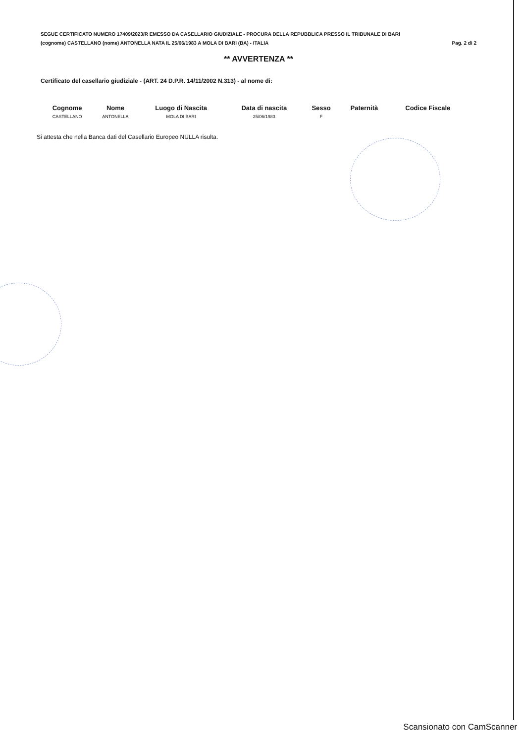SEGUE CERTIFICATO NUMERO 17409/2023/R EMESSO DA CASELLARIO GIUDIZIALE - PROCURA DELLA REPUBBLICA PRESSO IL TRIBUNALE DI BARI
(cognome) CASTELLANO (nome) ANTONELLA NATA IL 25/06/1983 A MOLA DI BARI (BA) - ITALIA Pag. 2 di 2
** AVVERTENZA **
Certificato del casellario giudiziale - (ART. 24 D.P.R. 14/11/2002 N.313) - al nome di:
| Cognome | Nome | Luogo di Nascita | Data di nascita | Sesso | Paternità | Codice Fiscale |
| --- | --- | --- | --- | --- | --- | --- |
| CASTELLANO | ANTONELLA | MOLA DI BARI | 25/06/1983 | F | | |
Si attesta che nella Banca dati del Casellario Europeo NULLA risulta.
Scansionato con CamScanner